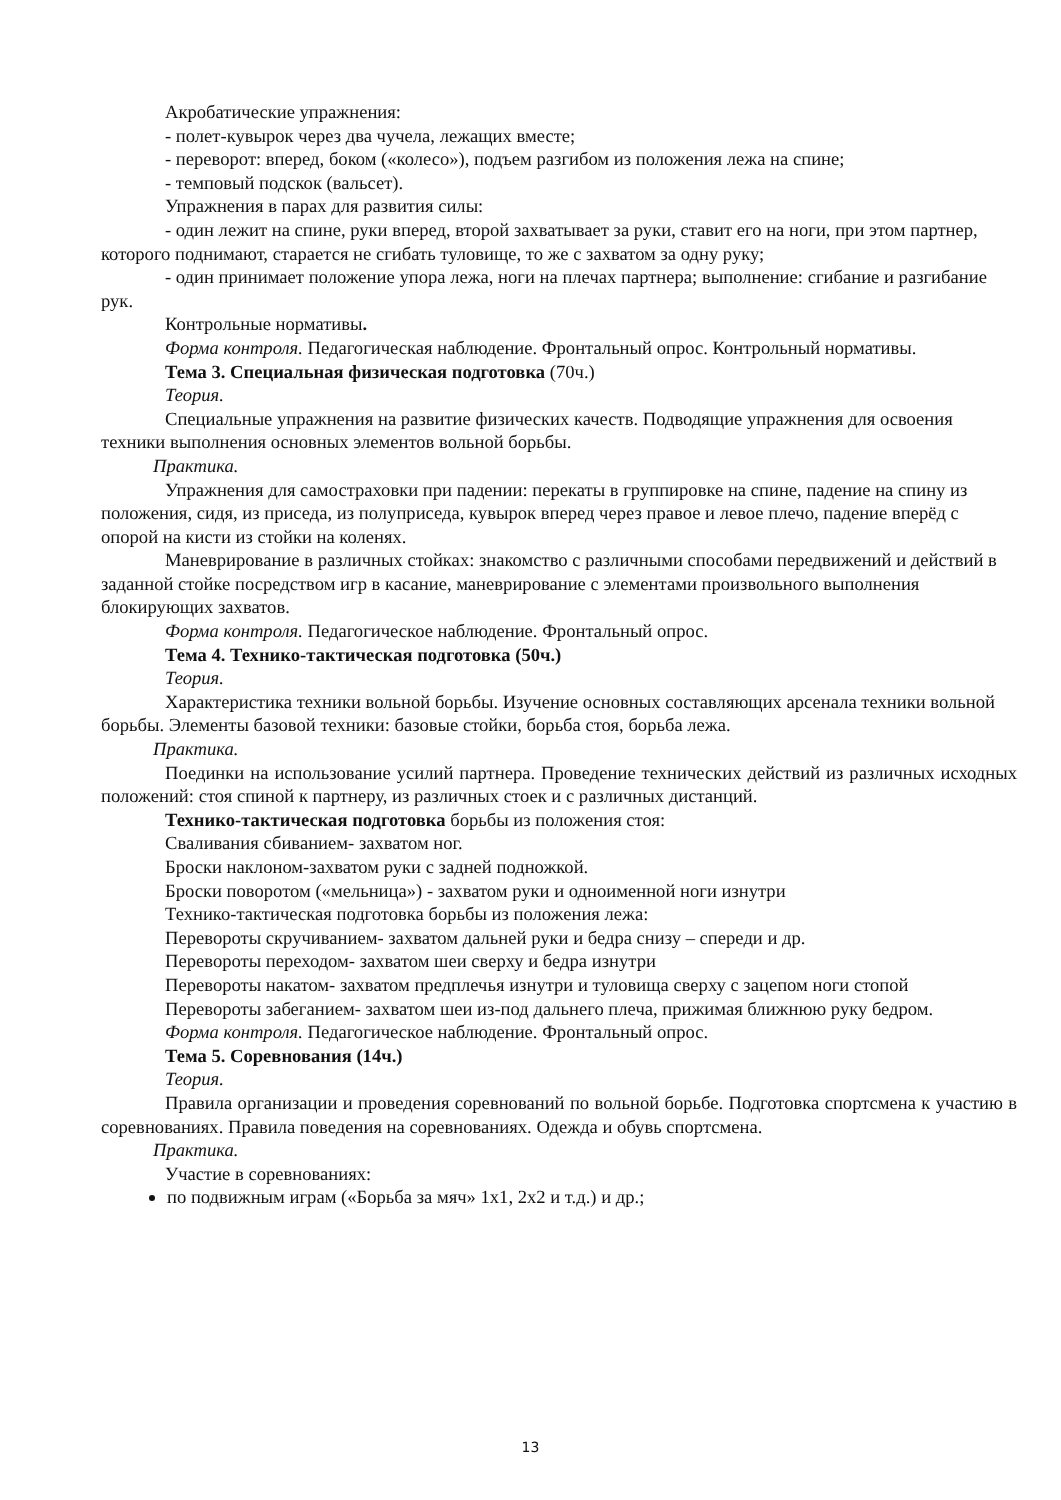Акробатические упражнения:
- полет-кувырок через два чучела, лежащих вместе;
- переворот: вперед, боком («колесо»), подъем разгибом из положения лежа на спине;
- темповый подскок (вальсет).
Упражнения в парах для развития силы:
- один лежит на спине, руки вперед, второй захватывает за руки, ставит его на ноги, при этом партнер, которого поднимают, старается не сгибать туловище, то же с захватом за одну руку;
- один принимает положение упора лежа, ноги на плечах партнера; выполнение: сгибание и разгибание рук.
Контрольные нормативы.
Форма контроля. Педагогическая наблюдение. Фронтальный опрос. Контрольный нормативы.
Тема 3. Специальная физическая подготовка (70ч.)
Теория.
Специальные упражнения на развитие физических качеств. Подводящие упражнения для освоения техники выполнения основных элементов вольной борьбы.
Практика.
Упражнения для самостраховки при падении: перекаты в группировке на спине, падение на спину из положения, сидя, из приседа, из полуприседа, кувырок вперед через правое и левое плечо, падение вперёд с опорой на кисти из стойки на коленях.
Маневрирование в различных стойках: знакомство с различными способами передвижений и действий в заданной стойке посредством игр в касание, маневрирование с элементами произвольного выполнения блокирующих захватов.
Форма контроля. Педагогическое наблюдение. Фронтальный опрос.
Тема 4. Технико-тактическая подготовка (50ч.)
Теория.
Характеристика техники вольной борьбы. Изучение основных составляющих арсенала техники вольной борьбы. Элементы базовой техники: базовые стойки, борьба стоя, борьба лежа.
Практика.
Поединки на использование усилий партнера. Проведение технических действий из различных исходных положений: стоя спиной к партнеру, из различных стоек и с различных дистанций.
Технико-тактическая подготовка борьбы из положения стоя:
Сваливания сбиванием- захватом ног.
Броски наклоном-захватом руки с задней подножкой.
Броски поворотом («мельница») - захватом руки и одноименной ноги изнутри
Технико-тактическая подготовка борьбы из положения лежа:
Перевороты скручиванием- захватом дальней руки и бедра снизу – спереди и др.
Перевороты переходом- захватом шеи сверху и бедра изнутри
Перевороты накатом- захватом предплечья изнутри и туловища сверху с зацепом ноги стопой
Перевороты забеганием- захватом шеи из-под дальнего плеча, прижимая ближнюю руку бедром.
Форма контроля. Педагогическое наблюдение. Фронтальный опрос.
Тема 5. Соревнования (14ч.)
Теория.
Правила организации и проведения соревнований по вольной борьбе. Подготовка спортсмена к участию в соревнованиях. Правила поведения на соревнованиях. Одежда и обувь спортсмена.
Практика.
Участие в соревнованиях:
по подвижным играм («Борьба за мяч» 1х1, 2х2 и т.д.) и др.;
13